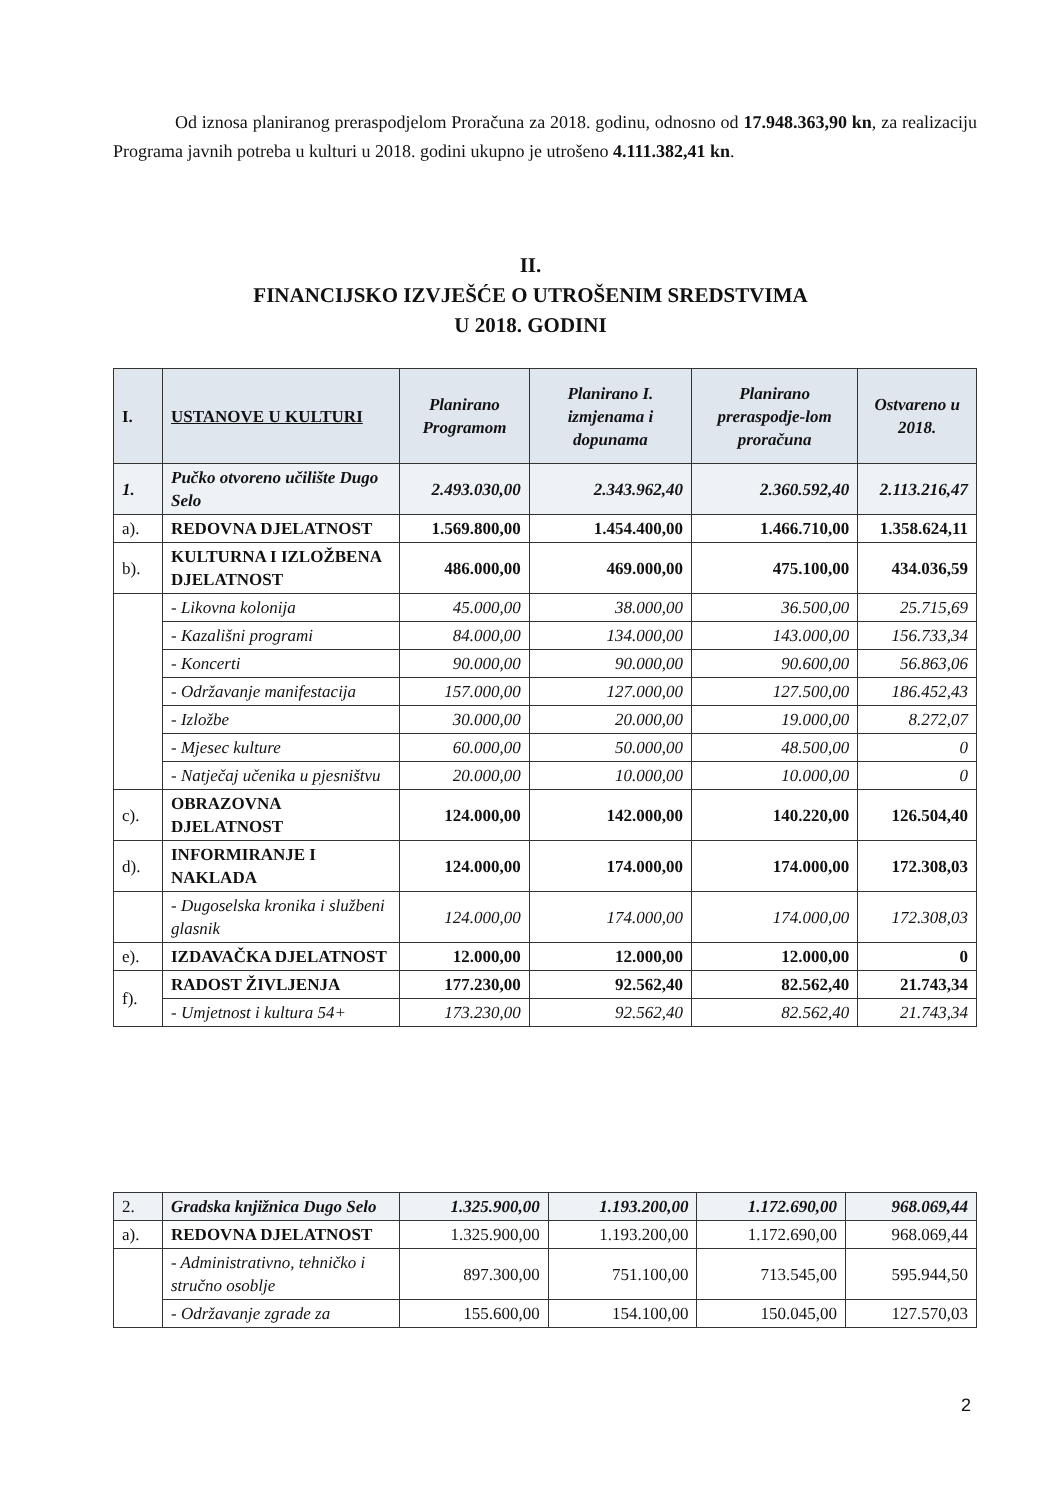Od iznosa planiranog preraspodjelom Proračuna za 2018. godinu, odnosno od 17.948.363,90 kn, za realizaciju Programa javnih potreba u kulturi u 2018. godini ukupno je utrošeno 4.111.382,41 kn.
II.
FINANCIJSKO IZVJEŠĆE O UTROŠENIM SREDSTVIMA
U 2018. GODINI
| I. | USTANOVE U KULTURI | Planirano Programom | Planirano I. izmjenama i dopunama | Planirano preraspodje-lom proračuna | Ostvareno u 2018. |
| --- | --- | --- | --- | --- | --- |
| 1. | Pučko otvoreno učilište Dugo Selo | 2.493.030,00 | 2.343.962,40 | 2.360.592,40 | 2.113.216,47 |
| a). | REDOVNA DJELATNOST | 1.569.800,00 | 1.454.400,00 | 1.466.710,00 | 1.358.624,11 |
| b). | KULTURNA I IZLOŽBENA DJELATNOST | 486.000,00 | 469.000,00 | 475.100,00 | 434.036,59 |
| | - Likovna kolonija | 45.000,00 | 38.000,00 | 36.500,00 | 25.715,69 |
| | - Kazališni programi | 84.000,00 | 134.000,00 | 143.000,00 | 156.733,34 |
| | - Koncerti | 90.000,00 | 90.000,00 | 90.600,00 | 56.863,06 |
| | - Održavanje manifestacija | 157.000,00 | 127.000,00 | 127.500,00 | 186.452,43 |
| | - Izložbe | 30.000,00 | 20.000,00 | 19.000,00 | 8.272,07 |
| | - Mjesec kulture | 60.000,00 | 50.000,00 | 48.500,00 | 0 |
| | - Natječaj učenika u pjesništvu | 20.000,00 | 10.000,00 | 10.000,00 | 0 |
| c). | OBRAZOVNA DJELATNOST | 124.000,00 | 142.000,00 | 140.220,00 | 126.504,40 |
| d). | INFORMIRANJE I NAKLADA | 124.000,00 | 174.000,00 | 174.000,00 | 172.308,03 |
| | - Dugoselska kronika i službeni glasnik | 124.000,00 | 174.000,00 | 174.000,00 | 172.308,03 |
| e). | IZDAVAČKA DJELATNOST | 12.000,00 | 12.000,00 | 12.000,00 | 0 |
| f). | RADOST ŽIVLJENJA | 177.230,00 | 92.562,40 | 82.562,40 | 21.743,34 |
| | - Umjetnost i kultura 54+ | 173.230,00 | 92.562,40 | 82.562,40 | 21.743,34 |
| 2. | Gradska knjižnica Dugo Selo | 1.325.900,00 | 1.193.200,00 | 1.172.690,00 | 968.069,44 |
| a). | REDOVNA DJELATNOST | 1.325.900,00 | 1.193.200,00 | 1.172.690,00 | 968.069,44 |
| | - Administrativno, tehničko i stručno osoblje | 897.300,00 | 751.100,00 | 713.545,00 | 595.944,50 |
| | - Održavanje zgrade za | 155.600,00 | 154.100,00 | 150.045,00 | 127.570,03 |
2